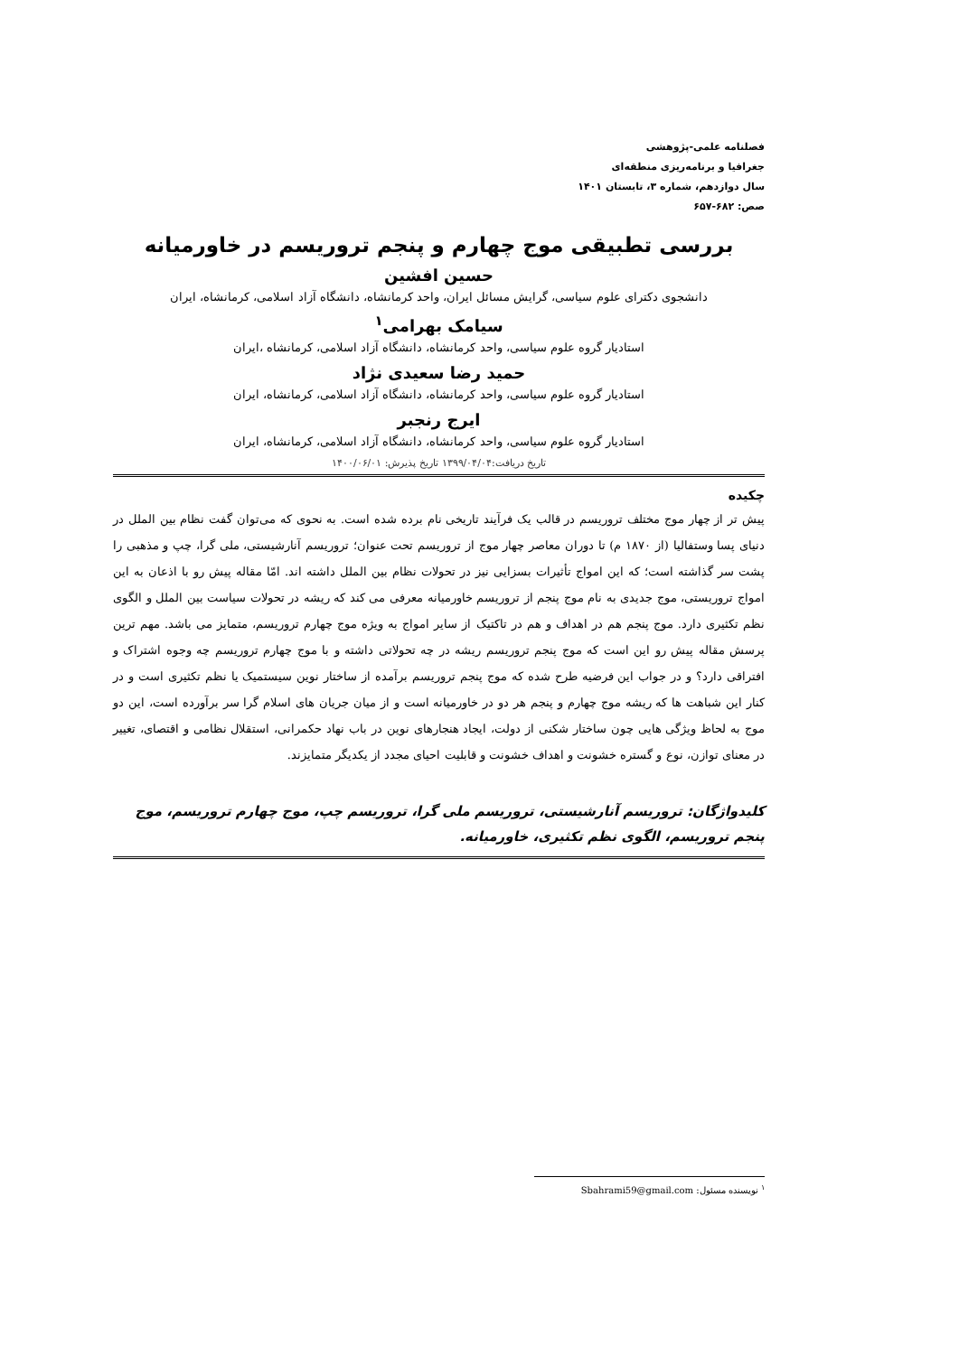فصلنامه علمی-پژوهشی
جغرافیا و برنامه‌ریزی منطقه‌ای
سال دوازدهم، شماره ۳، تابستان ۱۴۰۱
صص: ۶۸۲-۶۵۷
بررسی تطبیقی موج چهارم و پنجم تروریسم در خاورمیانه
حسین افشین
دانشجوی دکترای علوم سیاسی، گرایش مسائل ایران، واحد کرمانشاه، دانشگاه آزاد اسلامی، کرمانشاه، ایران
سیامک بهرامی<sup>۱</sup>
استادیار گروه علوم سیاسی، واحد کرمانشاه، دانشگاه آزاد اسلامی، کرمانشاه ،ایران
حمید رضا سعیدی نژاد
استادیار گروه علوم سیاسی، واحد کرمانشاه، دانشگاه آزاد اسلامی، کرمانشاه، ایران
ایرج رنجبر
استادیار گروه علوم سیاسی، واحد کرمانشاه، دانشگاه آزاد اسلامی، کرمانشاه، ایران
تاریخ دریافت:۱۳۹۹/۰۴/۰۴ تاریخ پذیرش: ۱۴۰۰/۰۶/۰۱
چکیده
پیش تر از چهار موج مختلف تروریسم در قالب یک فرآیند تاریخی نام برده شده است. به نحوی که می‌توان گفت نظام بین الملل در دنیای پسا وستفالیا (از ۱۸۷۰ م) تا دوران معاصر چهار موج از تروریسم تحت عنوان؛ تروریسم آنارشیستی، ملی گرا، چپ و مذهبی را پشت سر گذاشته است؛ که این امواج تأثیرات بسزایی نیز در تحولات نظام بین الملل داشته اند. امّا مقاله پیش رو با اذعان به این امواج تروریستی، موج جدیدی به نام موج پنجم از تروریسم خاورمیانه معرفی می کند که ریشه در تحولات سیاست بین الملل و الگوی نظم تکثیری دارد. موج پنجم هم در اهداف و هم در تاکتیک از سایر امواج به ویژه موج چهارم تروریسم، متمایز می باشد. مهم ترین پرسش مقاله پیش رو این است که موج پنجم تروریسم ریشه در چه تحولاتی داشته و با موج چهارم تروریسم چه وجوه اشتراک و افتراقی دارد؟ و در جواب این فرضیه طرح شده که موج پنجم تروریسم برآمده از ساختار نوین سیستمیک یا نظم تکثیری است و در کنار این شباهت ها که ریشه موج چهارم و پنجم هر دو در خاورمیانه است و از میان جریان های اسلام گرا سر برآورده است، این دو موج به لحاظ ویژگی هایی چون ساختار شکنی از دولت، ایجاد هنجارهای نوین در باب نهاد حکمرانی، استقلال نظامی و اقتصای، تغییر در معنای توازن، نوع و گستره خشونت و اهداف خشونت و قابلیت احیای مجدد از یکدیگر متمایزند.
کلیدواژگان: تروریسم آنارشیستی، تروریسم ملی گرا، تروریسم چپ، موج چهارم تروریسم، موج پنجم تروریسم، الگوی نظم تکثیری، خاورمیانه.
<sup>۱</sup> نویسنده مسئول: Sbahrami59@gmail.com